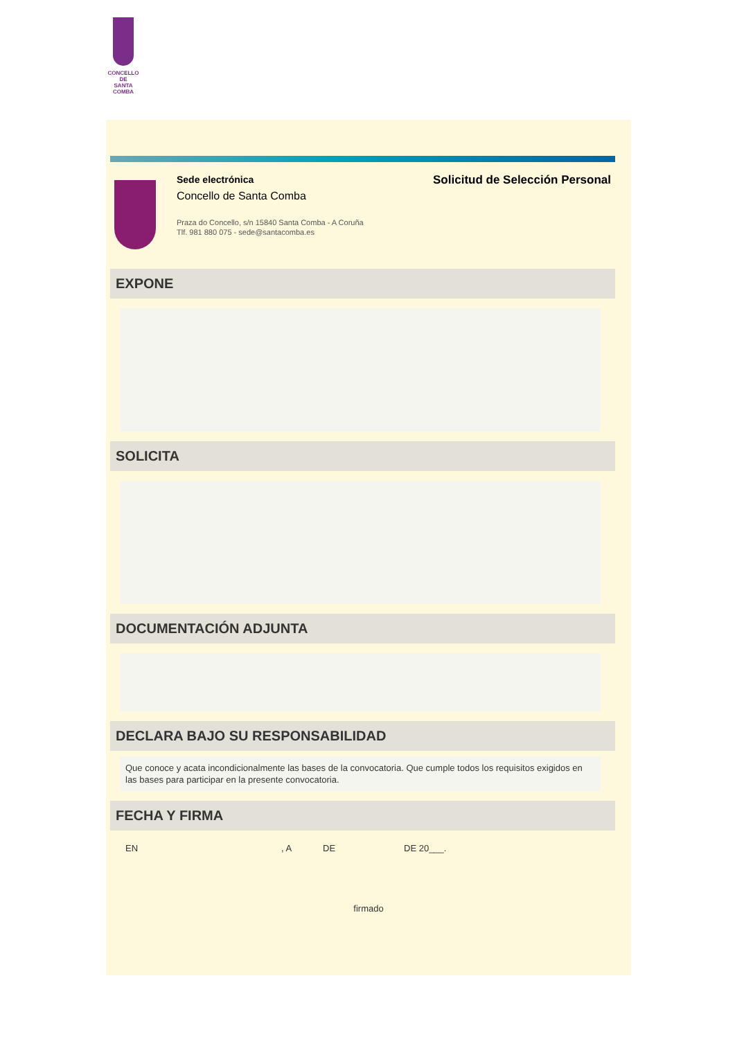CONCELLO DE
SANTA COMBA
Sede electrónica
Concello de Santa Comba
Praza do Concello, s/n 15840 Santa Comba - A Coruña
Tlf. 981 880 075 - sede@santacomba.es
Solicitud de Selección Personal
EXPONE
SOLICITA
DOCUMENTACIÓN ADJUNTA
DECLARA BAJO SU RESPONSABILIDAD
Que conoce y acata incondicionalmente las bases de la convocatoria. Que cumple todos los requisitos exigidos en las bases para participar en la presente convocatoria.
FECHA Y FIRMA
EN, A DE DE 20___.
firmado